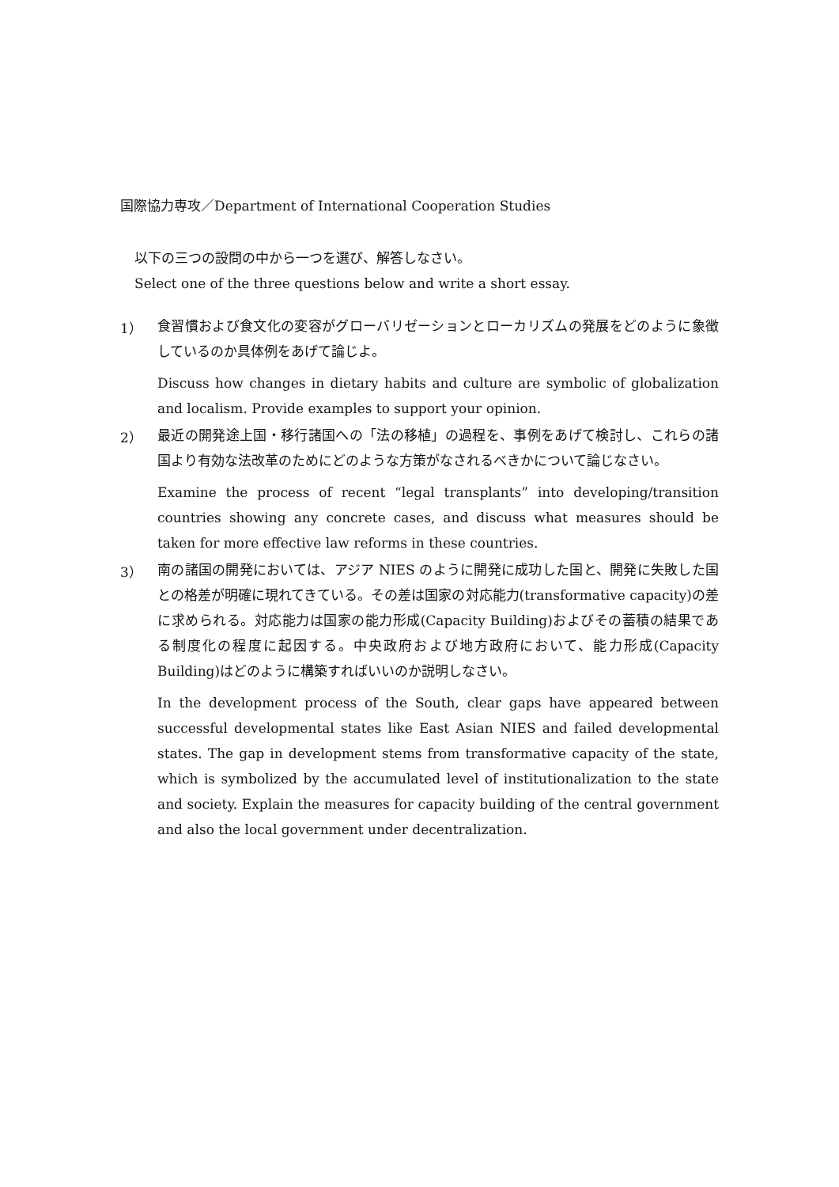国際協力専攻／Department of International Cooperation Studies
以下の三つの設問の中から一つを選び、解答しなさい。
Select one of the three questions below and write a short essay.
1）
食習慣および食文化の変容がグローバリゼーションとローカリズムの発展をどのように象徴しているのか具体例をあげて論じよ。
Discuss how changes in dietary habits and culture are symbolic of globalization and localism. Provide examples to support your opinion.
2）
最近の開発途上国・移行諸国への「法の移植」の過程を、事例をあげて検討し、これらの諸国より有効な法改革のためにどのような方策がなされるべきかについて論じなさい。
Examine the process of recent “legal transplants” into developing/transition countries showing any concrete cases, and discuss what measures should be taken for more effective law reforms in these countries.
3）
南の諸国の開発においては、アジア NIES のように開発に成功した国と、開発に失敗した国との格差が明確に現れてきている。その差は国家の対応能力(transformative capacity)の差に求められる。対応能力は国家の能力形成(Capacity Building)およびその蓄積の結果である制度化の程度に起因する。中央政府および地方政府において、能力形成(Capacity Building)はどのように構築すればいいのか説明しなさい。
In the development process of the South, clear gaps have appeared between successful developmental states like East Asian NIES and failed developmental states. The gap in development stems from transformative capacity of the state, which is symbolized by the accumulated level of institutionalization to the state and society. Explain the measures for capacity building of the central government and also the local government under decentralization.